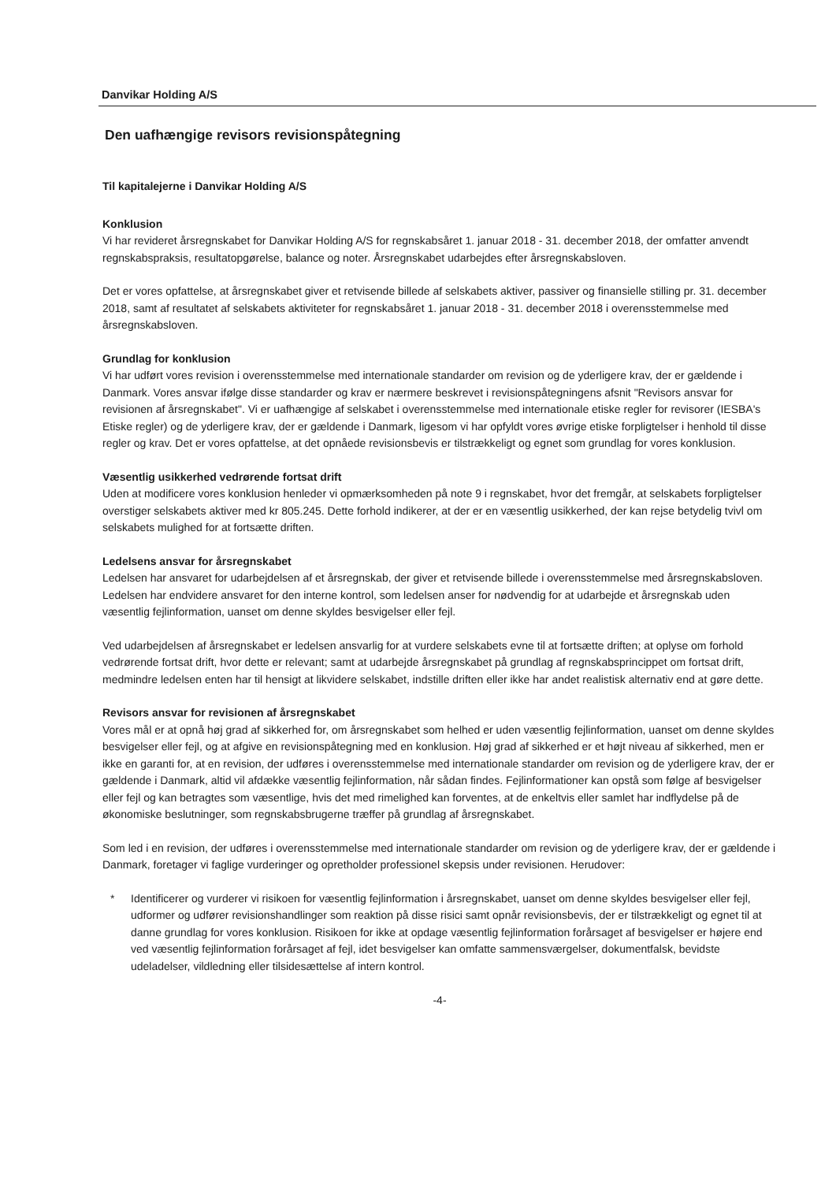Danvikar Holding A/S
Den uafhængige revisors revisionspåtegning
Til kapitalejerne i Danvikar Holding A/S
Konklusion
Vi har revideret årsregnskabet for Danvikar Holding A/S for regnskabsåret 1. januar 2018 - 31. december 2018, der omfatter anvendt regnskabspraksis, resultatopgørelse, balance og noter. Årsregnskabet udarbejdes efter årsregnskabsloven.
Det er vores opfattelse, at årsregnskabet giver et retvisende billede af selskabets aktiver, passiver og finansielle stilling pr. 31. december 2018, samt af resultatet af selskabets aktiviteter for regnskabsåret 1. januar 2018 - 31. december 2018 i overensstemmelse med årsregnskabsloven.
Grundlag for konklusion
Vi har udført vores revision i overensstemmelse med internationale standarder om revision og de yderligere krav, der er gældende i Danmark. Vores ansvar ifølge disse standarder og krav er nærmere beskrevet i revisionspåtegningens afsnit "Revisors ansvar for revisionen af årsregnskabet". Vi er uafhængige af selskabet i overensstemmelse med internationale etiske regler for revisorer (IESBA's Etiske regler) og de yderligere krav, der er gældende i Danmark, ligesom vi har opfyldt vores øvrige etiske forpligtelser i henhold til disse regler og krav. Det er vores opfattelse, at det opnåede revisionsbevis er tilstrækkeligt og egnet som grundlag for vores konklusion.
Væsentlig usikkerhed vedrørende fortsat drift
Uden at modificere vores konklusion henleder vi opmærksomheden på note 9 i regnskabet, hvor det fremgår, at selskabets forpligtelser overstiger selskabets aktiver med kr 805.245. Dette forhold indikerer, at der er en væsentlig usikkerhed, der kan rejse betydelig tvivl om selskabets mulighed for at fortsætte driften.
Ledelsens ansvar for årsregnskabet
Ledelsen har ansvaret for udarbejdelsen af et årsregnskab, der giver et retvisende billede i overensstemmelse med årsregnskabsloven. Ledelsen har endvidere ansvaret for den interne kontrol, som ledelsen anser for nødvendig for at udarbejde et årsregnskab uden væsentlig fejlinformation, uanset om denne skyldes besvigelser eller fejl.
Ved udarbejdelsen af årsregnskabet er ledelsen ansvarlig for at vurdere selskabets evne til at fortsætte driften; at oplyse om forhold vedrørende fortsat drift, hvor dette er relevant; samt at udarbejde årsregnskabet på grundlag af regnskabsprincippet om fortsat drift, medmindre ledelsen enten har til hensigt at likvidere selskabet, indstille driften eller ikke har andet realistisk alternativ end at gøre dette.
Revisors ansvar for revisionen af årsregnskabet
Vores mål er at opnå høj grad af sikkerhed for, om årsregnskabet som helhed er uden væsentlig fejlinformation, uanset om denne skyldes besvigelser eller fejl, og at afgive en revisionspåtegning med en konklusion. Høj grad af sikkerhed er et højt niveau af sikkerhed, men er ikke en garanti for, at en revision, der udføres i overensstemmelse med internationale standarder om revision og de yderligere krav, der er gældende i Danmark, altid vil afdække væsentlig fejlinformation, når sådan findes. Fejlinformationer kan opstå som følge af besvigelser eller fejl og kan betragtes som væsentlige, hvis det med rimelighed kan forventes, at de enkeltvis eller samlet har indflydelse på de økonomiske beslutninger, som regnskabsbrugerne træffer på grundlag af årsregnskabet.
Som led i en revision, der udføres i overensstemmelse med internationale standarder om revision og de yderligere krav, der er gældende i Danmark, foretager vi faglige vurderinger og opretholder professionel skepsis under revisionen. Herudover:
* Identificerer og vurderer vi risikoen for væsentlig fejlinformation i årsregnskabet, uanset om denne skyldes besvigelser eller fejl, udformer og udfører revisionshandlinger som reaktion på disse risici samt opnår revisionsbevis, der er tilstrækkeligt og egnet til at danne grundlag for vores konklusion. Risikoen for ikke at opdage væsentlig fejlinformation forårsaget af besvigelser er højere end ved væsentlig fejlinformation forårsaget af fejl, idet besvigelser kan omfatte sammensværgelser, dokumentfalsk, bevidste udeladelser, vildledning eller tilsidesættelse af intern kontrol.
-4-